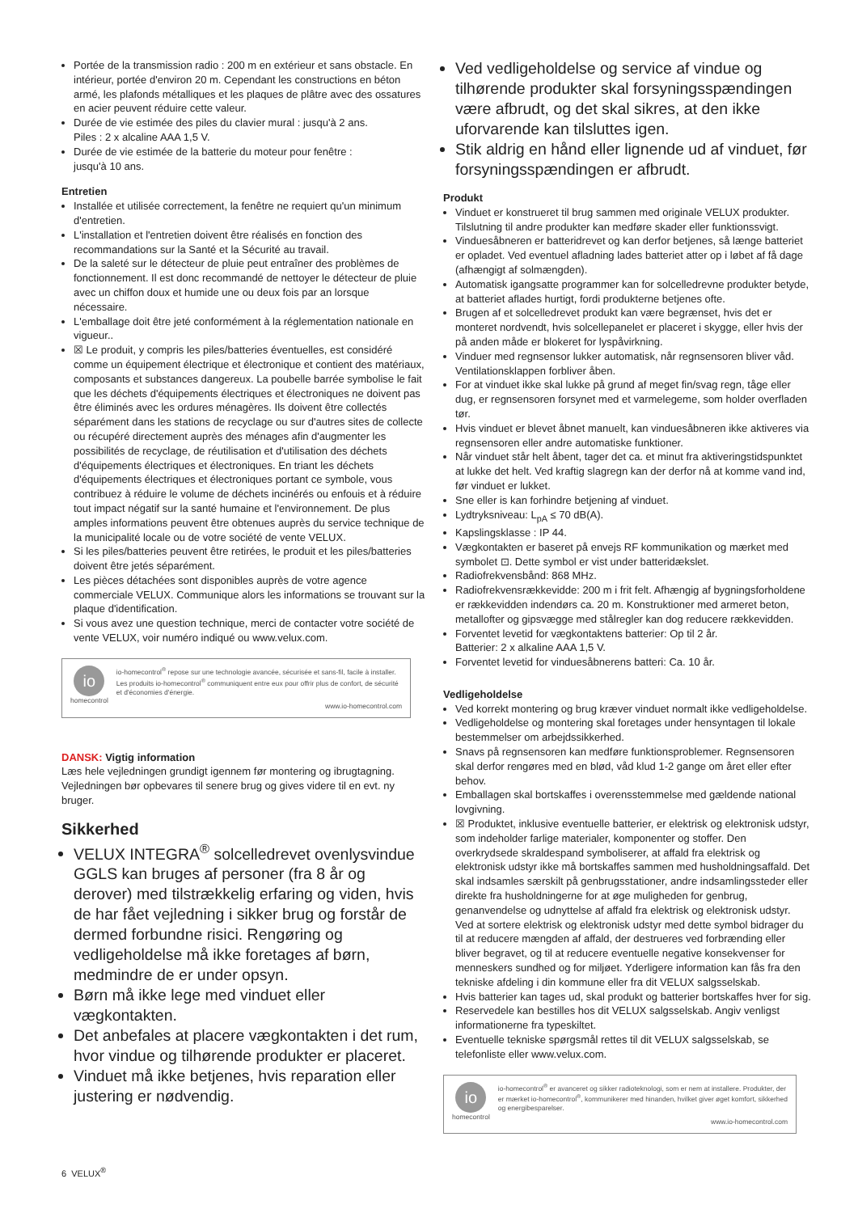Portée de la transmission radio : 200 m en extérieur et sans obstacle. En intérieur, portée d'environ 20 m. Cependant les constructions en béton armé, les plafonds métalliques et les plaques de plâtre avec des ossatures en acier peuvent réduire cette valeur.
Durée de vie estimée des piles du clavier mural : jusqu'à 2 ans.
Piles : 2 x alcaline AAA 1,5 V.
Durée de vie estimée de la batterie du moteur pour fenêtre :
jusqu'à 10 ans.
Entretien
Installée et utilisée correctement, la fenêtre ne requiert qu'un minimum d'entretien.
L'installation et l'entretien doivent être réalisés en fonction des recommandations sur la Santé et la Sécurité au travail.
De la saleté sur le détecteur de pluie peut entraîner des problèmes de fonctionnement. Il est donc recommandé de nettoyer le détecteur de pluie avec un chiffon doux et humide une ou deux fois par an lorsque nécessaire.
L'emballage doit être jeté conformément à la réglementation nationale en vigueur..
☒ Le produit, y compris les piles/batteries éventuelles, est considéré comme un équipement électrique et électronique et contient des matériaux, composants et substances dangereux. La poubelle barrée symbolise le fait que les déchets d'équipements électriques et électroniques ne doivent pas être éliminés avec les ordures ménagères. Ils doivent être collectés séparément dans les stations de recyclage ou sur d'autres sites de collecte ou récupéré directement auprès des ménages afin d'augmenter les possibilités de recyclage, de réutilisation et d'utilisation des déchets d'équipements électriques et électroniques. En triant les déchets d'équipements électriques et électroniques portant ce symbole, vous contribuez à réduire le volume de déchets incinérés ou enfouis et à réduire tout impact négatif sur la santé humaine et l'environnement. De plus amples informations peuvent être obtenues auprès du service technique de la municipalité locale ou de votre société de vente VELUX.
Si les piles/batteries peuvent être retirées, le produit et les piles/batteries doivent être jetés séparément.
Les pièces détachées sont disponibles auprès de votre agence commerciale VELUX. Communique alors les informations se trouvant sur la plaque d'identification.
Si vous avez une question technique, merci de contacter votre société de vente VELUX, voir numéro indiqué ou www.velux.com.
io
homecontrol
io-homecontrol<sup>®</sup> repose sur une technologie avancée, sécurisée et sans-fil, facile à installer. Les produits io-homecontrol<sup>®</sup> communiquent entre eux pour offrir plus de confort, de sécurité et d'économies d'énergie.
www.io-homecontrol.com
DANSK: Vigtig information
Læs hele vejledningen grundigt igennem før montering og ibrugtagning. Vejledningen bør opbevares til senere brug og gives videre til en evt. ny bruger.
Sikkerhed
VELUX INTEGRA<sup>®</sup> solcelledrevet ovenlysvindue GGLS kan bruges af personer (fra 8 år og derover) med tilstrækkelig erfaring og viden, hvis de har fået vejledning i sikker brug og forstår de dermed forbundne risici. Rengøring og vedligeholdelse må ikke foretages af børn, medmindre de er under opsyn.
Børn må ikke lege med vinduet eller vægkontakten.
Det anbefales at placere vægkontakten i det rum, hvor vindue og tilhørende produkter er placeret.
Vinduet må ikke betjenes, hvis reparation eller justering er nødvendig.
Ved vedligeholdelse og service af vindue og tilhørende produkter skal forsyningsspændingen være afbrudt, og det skal sikres, at den ikke uforvarende kan tilsluttes igen.
Stik aldrig en hånd eller lignende ud af vinduet, før forsyningsspændingen er afbrudt.
Produkt
Vinduet er konstrueret til brug sammen med originale VELUX produkter. Tilslutning til andre produkter kan medføre skader eller funktionssvigt.
Vinduesåbneren er batteridrevet og kan derfor betjenes, så længe batteriet er opladet. Ved eventuel afladning lades batteriet atter op i løbet af få dage (afhængigt af solmængden).
Automatisk igangsatte programmer kan for solcelledrevne produkter betyde, at batteriet aflades hurtigt, fordi produkterne betjenes ofte.
Brugen af et solcelledrevet produkt kan være begrænset, hvis det er monteret nordvendt, hvis solcellepanelet er placeret i skygge, eller hvis der på anden måde er blokeret for lyspåvirkning.
Vinduer med regnsensor lukker automatisk, når regnsensoren bliver våd. Ventilationsklappen forbliver åben.
For at vinduet ikke skal lukke på grund af meget fin/svag regn, tåge eller dug, er regnsensoren forsynet med et varmelegeme, som holder overfladen tør.
Hvis vinduet er blevet åbnet manuelt, kan vinduesåbneren ikke aktiveres via regnsensoren eller andre automatiske funktioner.
Når vinduet står helt åbent, tager det ca. et minut fra aktiveringstidspunktet at lukke det helt. Ved kraftig slagregn kan der derfor nå at komme vand ind, før vinduet er lukket.
Sne eller is kan forhindre betjening af vinduet.
Lydtryksniveau: L<sub>pA</sub> ≤ 70 dB(A).
Kapslingsklasse : IP 44.
Vægkontakten er baseret på envejs RF kommunikation og mærket med symbolet ⊡. Dette symbol er vist under batteridækslet.
Radiofrekvensbånd: 868 MHz.
Radiofrekvensrækkevidde: 200 m i frit felt. Afhængig af bygningsforholdene er rækkevidden indendørs ca. 20 m. Konstruktioner med armeret beton, metallofter og gipsvægge med stålregler kan dog reducere rækkevidden.
Forventet levetid for vægkontaktens batterier: Op til 2 år.
Batterier: 2 x alkaline AAA 1,5 V.
Forventet levetid for vinduesåbnerens batteri: Ca. 10 år.
Vedligeholdelse
Ved korrekt montering og brug kræver vinduet normalt ikke vedligeholdelse.
Vedligeholdelse og montering skal foretages under hensyntagen til lokale bestemmelser om arbejdssikkerhed.
Snavs på regnsensoren kan medføre funktionsproblemer. Regnsensoren skal derfor rengøres med en blød, våd klud 1-2 gange om året eller efter behov.
Emballagen skal bortskaffes i overensstemmelse med gældende national lovgivning.
☒ Produktet, inklusive eventuelle batterier, er elektrisk og elektronisk udstyr, som indeholder farlige materialer, komponenter og stoffer. Den overkrydsede skraldespand symboliserer, at affald fra elektrisk og elektronisk udstyr ikke må bortskaffes sammen med husholdningsaffald. Det skal indsamles særskilt på genbrugsstationer, andre indsamlingssteder eller direkte fra husholdningerne for at øge muligheden for genbrug, genanvendelse og udnyttelse af affald fra elektrisk og elektronisk udstyr. Ved at sortere elektrisk og elektronisk udstyr med dette symbol bidrager du til at reducere mængden af affald, der destrueres ved forbrænding eller bliver begravet, og til at reducere eventuelle negative konsekvenser for menneskers sundhed og for miljøet. Yderligere information kan fås fra den tekniske afdeling i din kommune eller fra dit VELUX salgsselskab.
Hvis batterier kan tages ud, skal produkt og batterier bortskaffes hver for sig.
Reservedele kan bestilles hos dit VELUX salgsselskab. Angiv venligst informationerne fra typeskiltet.
Eventuelle tekniske spørgsmål rettes til dit VELUX salgsselskab, se telefonliste eller www.velux.com.
io
homecontrol
io-homecontrol<sup>®</sup> er avanceret og sikker radioteknologi, som er nem at installere. Produkter, der er mærket io-homecontrol<sup>®</sup>, kommunikerer med hinanden, hvilket giver øget komfort, sikkerhed og energibesparelser.
www.io-homecontrol.com
6 VELUX<sup>®</sup>